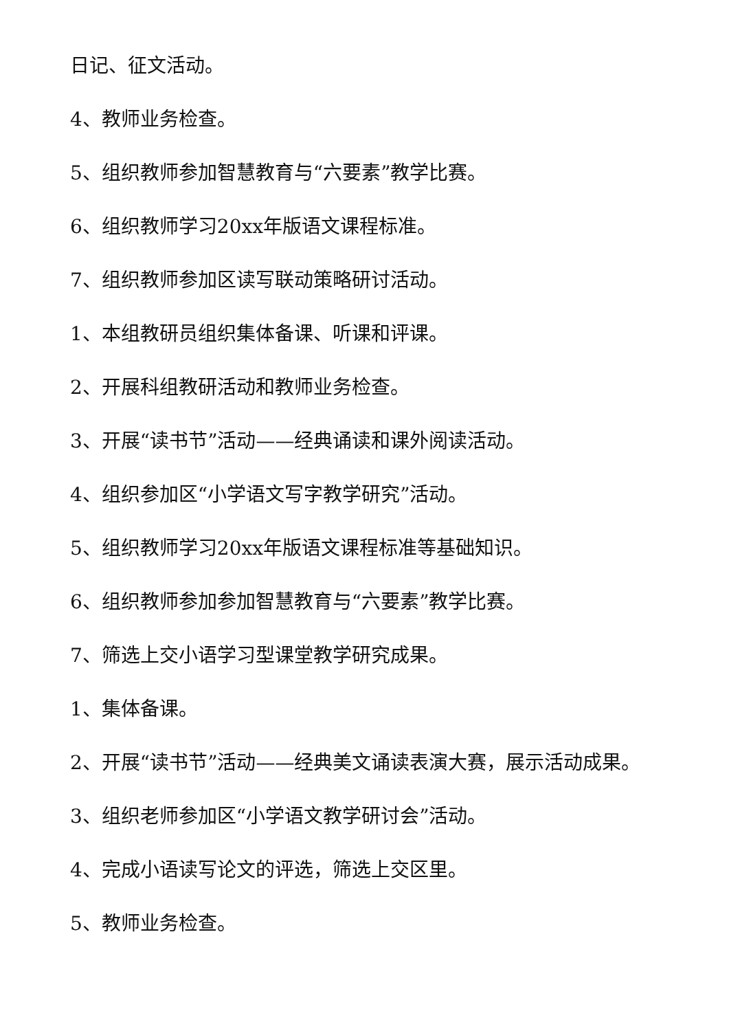日记、征文活动。
4、教师业务检查。
5、组织教师参加智慧教育与“六要素”教学比赛。
6、组织教师学习20xx年版语文课程标准。
7、组织教师参加区读写联动策略研讨活动。
1、本组教研员组织集体备课、听课和评课。
2、开展科组教研活动和教师业务检查。
3、开展“读书节”活动——经典诵读和课外阅读活动。
4、组织参加区“小学语文写字教学研究”活动。
5、组织教师学习20xx年版语文课程标准等基础知识。
6、组织教师参加参加智慧教育与“六要素”教学比赛。
7、筛选上交小语学习型课堂教学研究成果。
1、集体备课。
2、开展“读书节”活动——经典美文诵读表演大赛，展示活动成果。
3、组织老师参加区“小学语文教学研讨会”活动。
4、完成小语读写论文的评选，筛选上交区里。
5、教师业务检查。